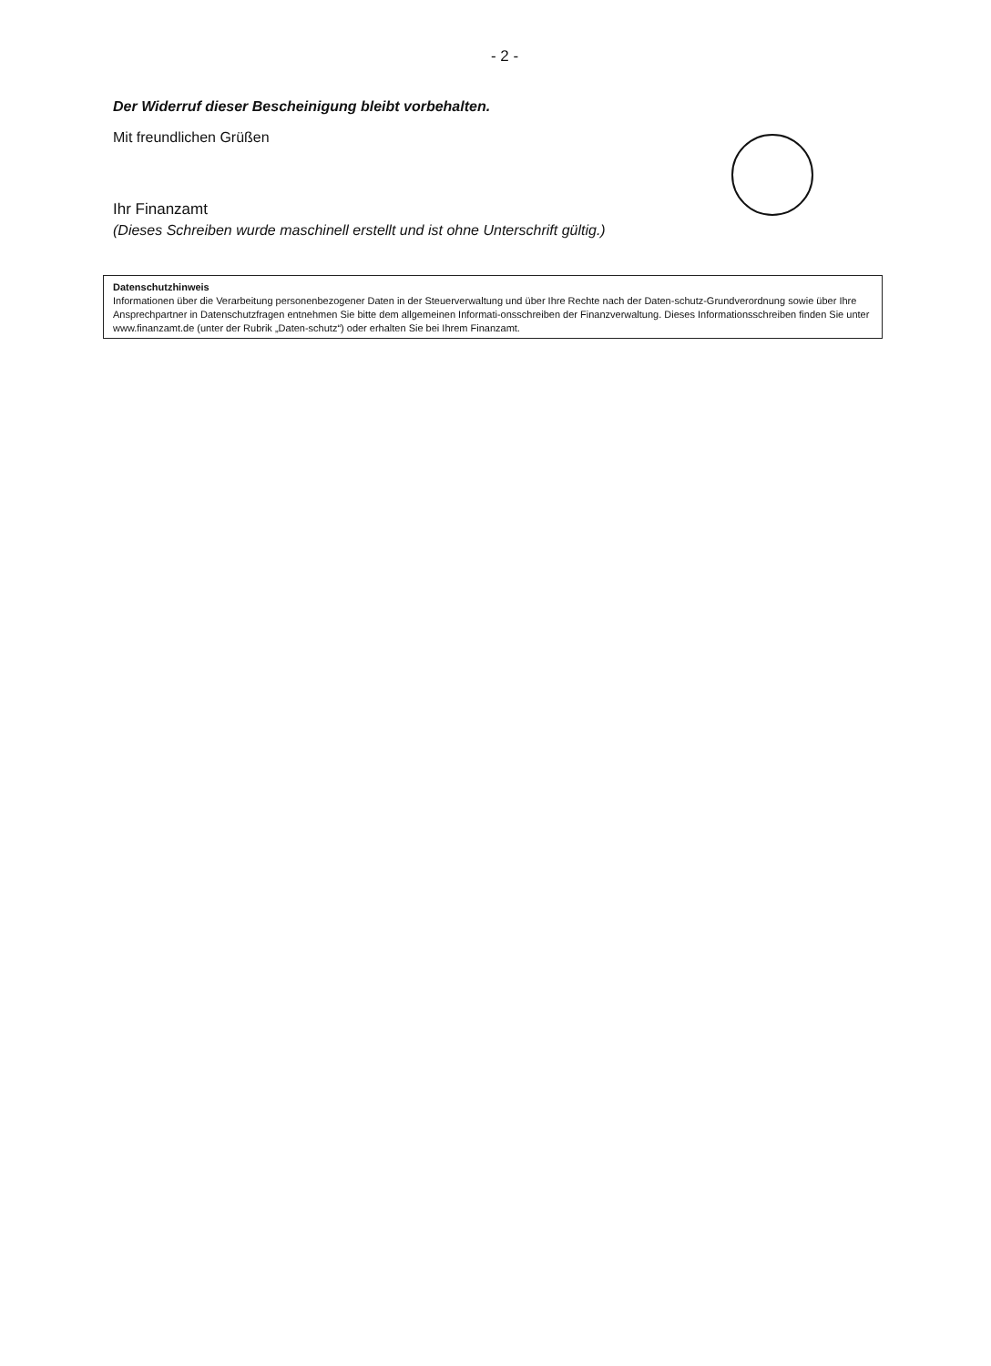- 2 -
Der Widerruf dieser Bescheinigung bleibt vorbehalten.
Mit freundlichen Grüßen
Ihr Finanzamt
(Dieses Schreiben wurde maschinell erstellt und ist ohne Unterschrift gültig.)
Datenschutzhinweis
Informationen über die Verarbeitung personenbezogener Daten in der Steuerverwaltung und über Ihre Rechte nach der Daten-schutz-Grundverordnung sowie über Ihre Ansprechpartner in Datenschutzfragen entnehmen Sie bitte dem allgemeinen Informati-onsschreiben der Finanzverwaltung. Dieses Informationsschreiben finden Sie unter www.finanzamt.de (unter der Rubrik „Daten-schutz“) oder erhalten Sie bei Ihrem Finanzamt.